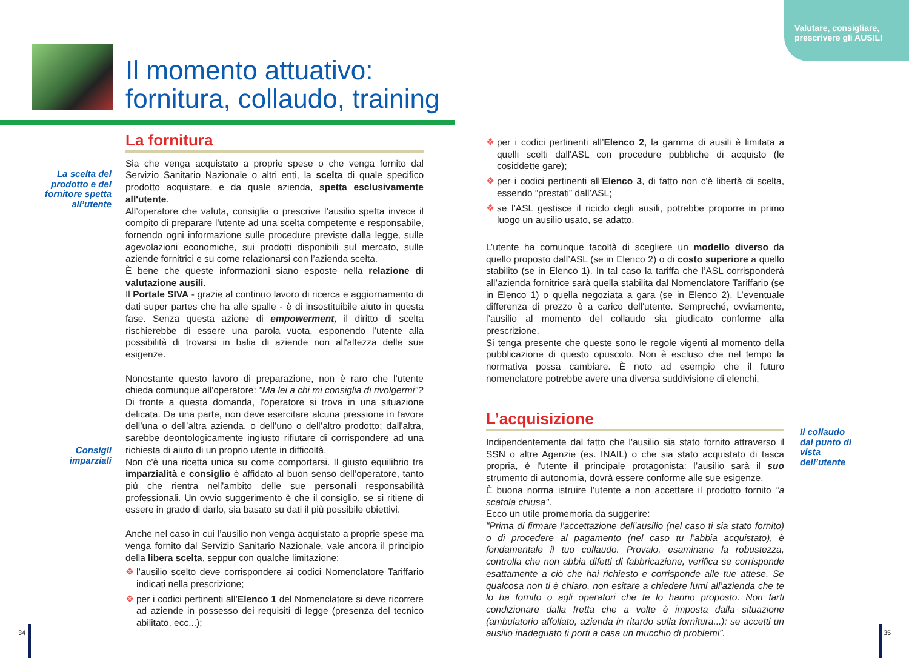Valutare, consigliare,
prescrivere gli AUSILI
Il momento attuativo:
fornitura, collaudo, training
La scelta del prodotto e del fornitore spetta all’utente
Consigli imparziali
Il collaudo dal punto di vista dell’utente
La fornitura
Sia che venga acquistato a proprie spese o che venga fornito dal Servizio Sanitario Nazionale o altri enti, la scelta di quale specifico prodotto acquistare, e da quale azienda, spetta esclusivamente all'utente.
All’operatore che valuta, consiglia o prescrive l’ausilio spetta invece il compito di preparare l'utente ad una scelta competente e responsabile, fornendo ogni informazione sulle procedure previste dalla legge, sulle agevolazioni economiche, sui prodotti disponibili sul mercato, sulle aziende fornitrici e su come relazionarsi con l’azienda scelta.
È bene che queste informazioni siano esposte nella relazione di valutazione ausili.
Il Portale SIVA - grazie al continuo lavoro di ricerca e aggiornamento di dati super partes che ha alle spalle - è di insostituibile aiuto in questa fase. Senza questa azione di empowerment, il diritto di scelta rischierebbe di essere una parola vuota, esponendo l’utente alla possibilità di trovarsi in balia di aziende non all'altezza delle sue esigenze.
Nonostante questo lavoro di preparazione, non è raro che l’utente chieda comunque all'operatore: "Ma lei a chi mi consiglia di rivolgermi"?
Di fronte a questa domanda, l’operatore si trova in una situazione delicata. Da una parte, non deve esercitare alcuna pressione in favore dell’una o dell’altra azienda, o dell’uno o dell’altro prodotto; dall'altra, sarebbe deontologicamente ingiusto rifiutare di corrispondere ad una richiesta di aiuto di un proprio utente in difficoltà.
Non c'è una ricetta unica su come comportarsi. Il giusto equilibrio tra imparzialità e consiglio è affidato al buon senso dell’operatore, tanto più che rientra nell'ambito delle sue personali responsabilità professionali. Un ovvio suggerimento è che il consiglio, se si ritiene di essere in grado di darlo, sia basato su dati il più possibile obiettivi.
Anche nel caso in cui l’ausilio non venga acquistato a proprie spese ma venga fornito dal Servizio Sanitario Nazionale, vale ancora il principio della libera scelta, seppur con qualche limitazione:
❖ l’ausilio scelto deve corrispondere ai codici Nomenclatore Tariffario indicati nella prescrizione;
❖ per i codici pertinenti all’Elenco 1 del Nomenclatore si deve ricorrere ad aziende in possesso dei requisiti di legge (presenza del tecnico abilitato, ecc...);
❖ per i codici pertinenti all’Elenco 2, la gamma di ausili è limitata a quelli scelti dall'ASL con procedure pubbliche di acquisto (le cosiddette gare);
❖ per i codici pertinenti all’Elenco 3, di fatto non c'è libertà di scelta, essendo “prestati” dall’ASL;
❖ se l’ASL gestisce il riciclo degli ausili, potrebbe proporre in primo luogo un ausilio usato, se adatto.
L’utente ha comunque facoltà di scegliere un modello diverso da quello proposto dall’ASL (se in Elenco 2) o di costo superiore a quello stabilito (se in Elenco 1). In tal caso la tariffa che l’ASL corrisponderà all’azienda fornitrice sarà quella stabilita dal Nomenclatore Tariffario (se in Elenco 1) o quella negoziata a gara (se in Elenco 2). L’eventuale differenza di prezzo è a carico dell'utente. Sempreché, ovviamente, l’ausilio al momento del collaudo sia giudicato conforme alla prescrizione.
Si tenga presente che queste sono le regole vigenti al momento della pubblicazione di questo opuscolo. Non è escluso che nel tempo la normativa possa cambiare. È noto ad esempio che il futuro nomenclatore potrebbe avere una diversa suddivisione di elenchi.
L’acquisizione
Indipendentemente dal fatto che l'ausilio sia stato fornito attraverso il SSN o altre Agenzie (es. INAIL) o che sia stato acquistato di tasca propria, è l'utente il principale protagonista: l’ausilio sarà il suo strumento di autonomia, dovrà essere conforme alle sue esigenze.
È buona norma istruire l’utente a non accettare il prodotto fornito "a scatola chiusa".
Ecco un utile promemoria da suggerire:
"Prima di firmare l'accettazione dell'ausilio (nel caso ti sia stato fornito) o di procedere al pagamento (nel caso tu l’abbia acquistato), è fondamentale il tuo collaudo. Provalo, esaminane la robustezza, controlla che non abbia difetti di fabbricazione, verifica se corrisponde esattamente a ciò che hai richiesto e corrisponde alle tue attese. Se qualcosa non ti è chiaro, non esitare a chiedere lumi all’azienda che te lo ha fornito o agli operatori che te lo hanno proposto. Non farti condizionare dalla fretta che a volte è imposta dalla situazione (ambulatorio affollato, azienda in ritardo sulla fornitura...): se accetti un ausilio inadeguato ti porti a casa un mucchio di problemi”.
34 35